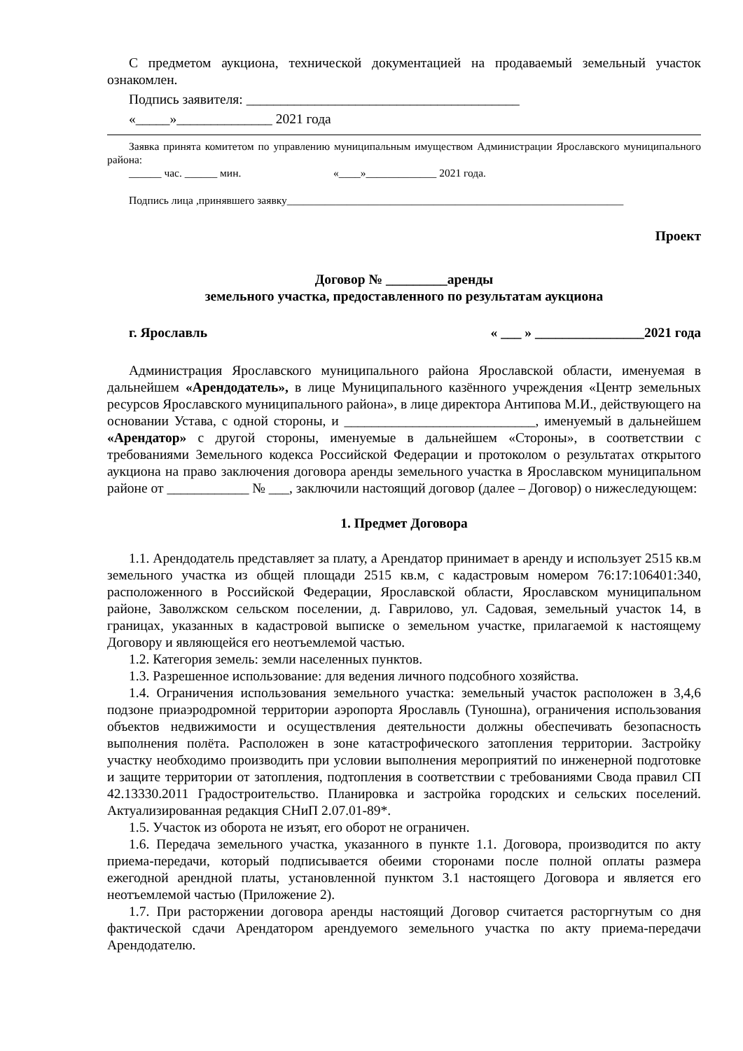С предметом аукциона, технической документацией на продаваемый земельный участок ознакомлен.
Подпись заявителя: ________________________________________
«_____»______________ 2021 года
Заявка принята комитетом по управлению муниципальным имуществом Администрации Ярославского муниципального района:
______ час. ______ мин. «____»_____________ 2021 года.
Подпись лица ,принявшего заявку______________________________________________________________
Проект
Договор № _________аренды
земельного участка, предоставленного по результатам аукциона
г. Ярославль « ___ » ________________2021 года
Администрация Ярославского муниципального района Ярославской области, именуемая в дальнейшем «Арендодатель», в лице Муниципального казённого учреждения «Центр земельных ресурсов Ярославского муниципального района», в лице директора Антипова М.И., действующего на основании Устава, с одной стороны, и ____________________________, именуемый в дальнейшем «Арендатор» с другой стороны, именуемые в дальнейшем «Стороны», в соответствии с требованиями Земельного кодекса Российской Федерации и протоколом о результатах открытого аукциона на право заключения договора аренды земельного участка в Ярославском муниципальном районе от ____________ № ___, заключили настоящий договор (далее – Договор) о нижеследующем:
1. Предмет Договора
1.1. Арендодатель представляет за плату, а Арендатор принимает в аренду и использует 2515 кв.м земельного участка из общей площади 2515 кв.м, с кадастровым номером 76:17:106401:340, расположенного в Российской Федерации, Ярославской области, Ярославском муниципальном районе, Заволжском сельском поселении, д. Гаврилово, ул. Садовая, земельный участок 14, в границах, указанных в кадастровой выписке о земельном участке, прилагаемой к настоящему Договору и являющейся его неотъемлемой частью.
1.2. Категория земель: земли населенных пунктов.
1.3. Разрешенное использование: для ведения личного подсобного хозяйства.
1.4. Ограничения использования земельного участка: земельный участок расположен в 3,4,6 подзоне приаэродромной территории аэропорта Ярославль (Туношна), ограничения использования объектов недвижимости и осуществления деятельности должны обеспечивать безопасность выполнения полёта. Расположен в зоне катастрофического затопления территории. Застройку участку необходимо производить при условии выполнения мероприятий по инженерной подготовке и защите территории от затопления, подтопления в соответствии с требованиями Свода правил СП 42.13330.2011 Градостроительство. Планировка и застройка городских и сельских поселений. Актуализированная редакция СНиП 2.07.01-89*.
1.5. Участок из оборота не изъят, его оборот не ограничен.
1.6. Передача земельного участка, указанного в пункте 1.1. Договора, производится по акту приема-передачи, который подписывается обеими сторонами после полной оплаты размера ежегодной арендной платы, установленной пунктом 3.1 настоящего Договора и является его неотъемлемой частью (Приложение 2).
1.7. При расторжении договора аренды настоящий Договор считается расторгнутым со дня фактической сдачи Арендатором арендуемого земельного участка по акту приема-передачи Арендодателю.